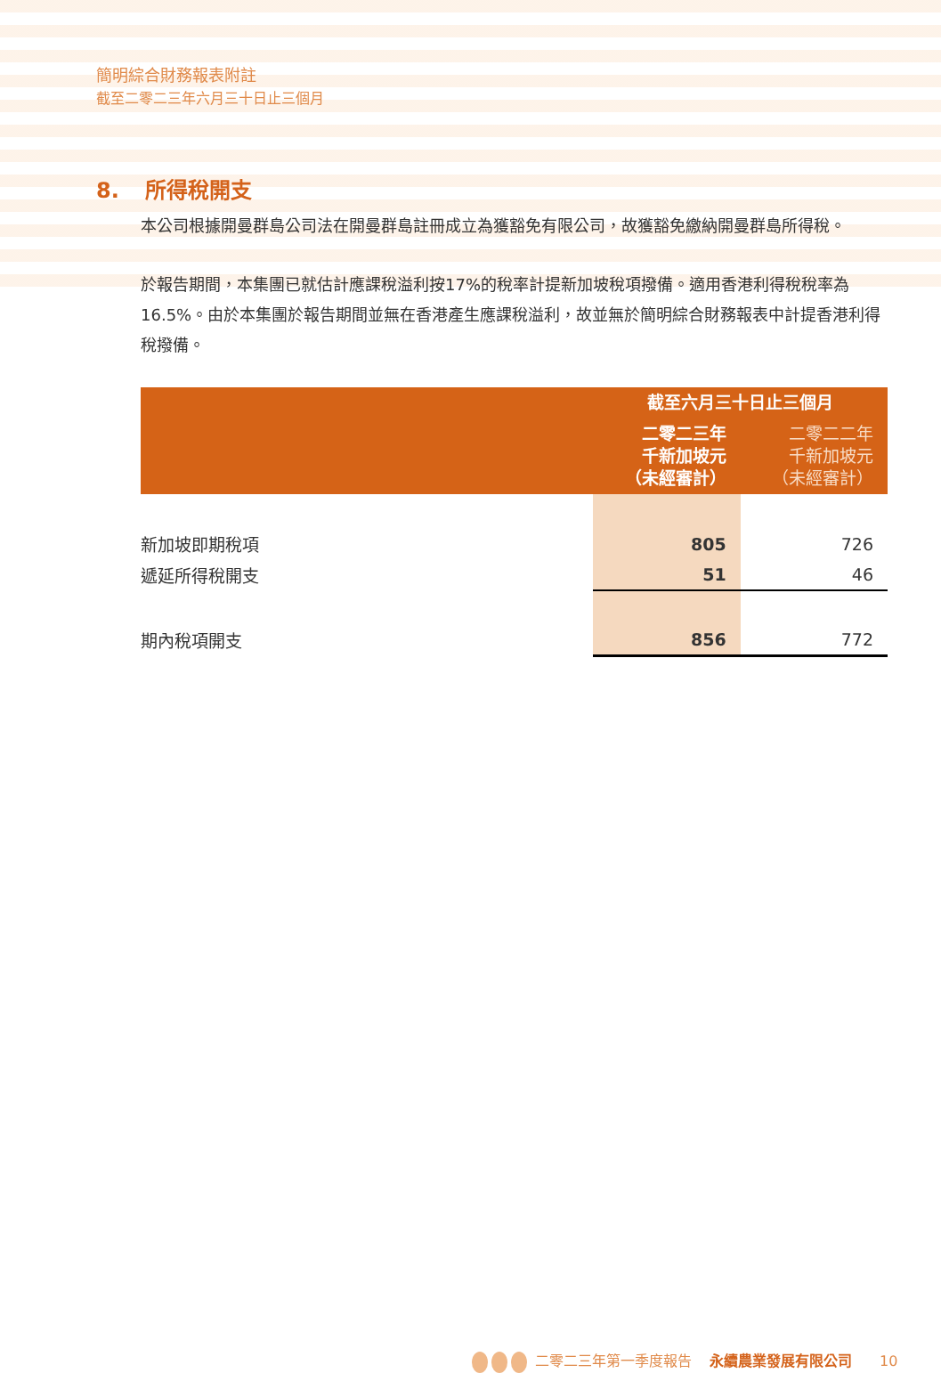簡明綜合財務報表附註
截至二零二三年六月三十日止三個月
8. 所得稅開支
本公司根據開曼群島公司法在開曼群島註冊成立為獲豁免有限公司，故獲豁免繳納開曼群島所得稅。
於報告期間，本集團已就估計應課稅溢利按17%的稅率計提新加坡稅項撥備。適用香港利得稅稅率為16.5%。由於本集團於報告期間並無在香港產生應課稅溢利，故並無於簡明綜合財務報表中計提香港利得稅撥備。
| | 截至六月三十日止三個月 | |
| --- | --- | --- |
| | 二零二三年 千新加坡元 （未經審計） | 二零二二年 千新加坡元 （未經審計） |
| 新加坡即期稅項 | 805 | 726 |
| 遞延所得稅開支 | 51 | 46 |
| 期內稅項開支 | 856 | 772 |
二零二三年第一季度報告 永續農業發展有限公司 10